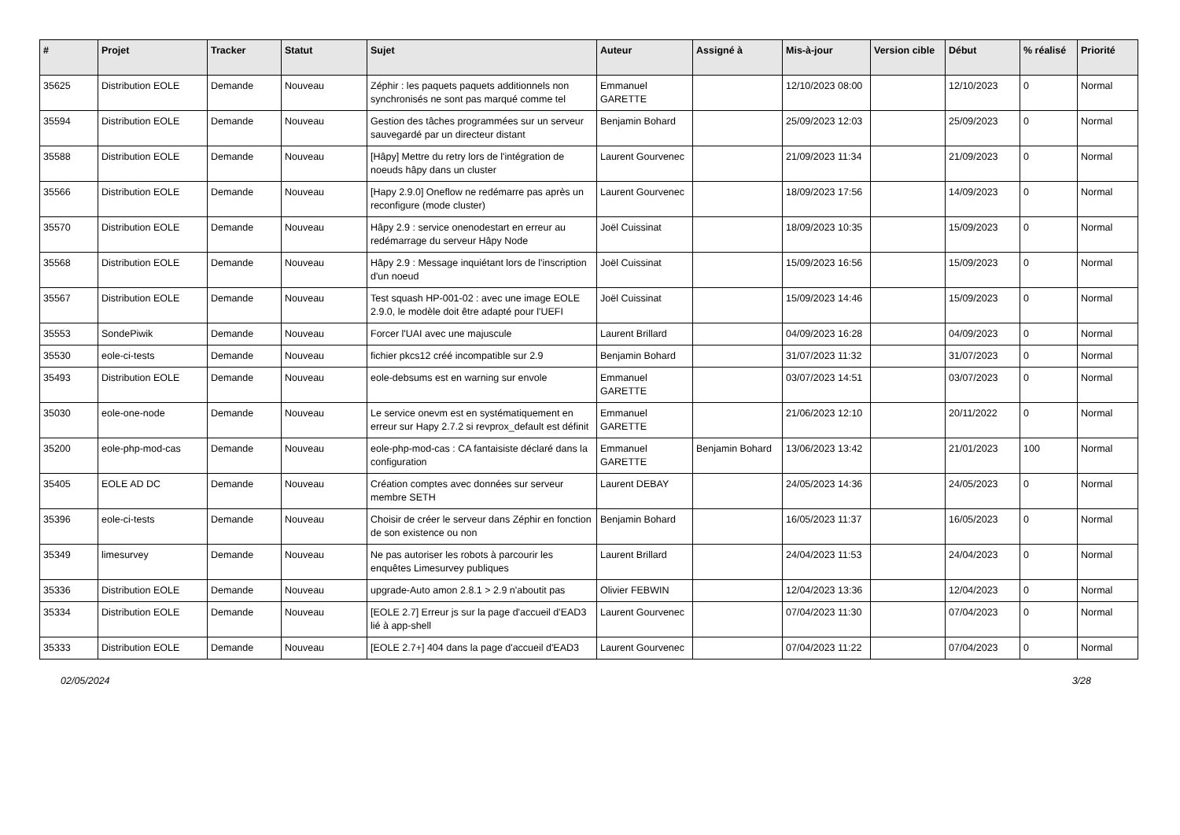| # | Projet | Tracker | Statut | Sujet | Auteur | Assigné à | Mis-à-jour | Version cible | Début | % réalisé | Priorité |
| --- | --- | --- | --- | --- | --- | --- | --- | --- | --- | --- | --- |
| 35625 | Distribution EOLE | Demande | Nouveau | Zéphir : les paquets paquets additionnels non synchronisés ne sont pas marqué comme tel | Emmanuel GARETTE | | 12/10/2023 08:00 | | 12/10/2023 | 0 | Normal |
| 35594 | Distribution EOLE | Demande | Nouveau | Gestion des tâches programmées sur un serveur sauvegardé par un directeur distant | Benjamin Bohard | | 25/09/2023 12:03 | | 25/09/2023 | 0 | Normal |
| 35588 | Distribution EOLE | Demande | Nouveau | [Hâpy] Mettre du retry lors de l'intégration de noeuds hâpy dans un cluster | Laurent Gourvenec | | 21/09/2023 11:34 | | 21/09/2023 | 0 | Normal |
| 35566 | Distribution EOLE | Demande | Nouveau | [Hapy 2.9.0] Oneflow ne redémarre pas après un reconfigure (mode cluster) | Laurent Gourvenec | | 18/09/2023 17:56 | | 14/09/2023 | 0 | Normal |
| 35570 | Distribution EOLE | Demande | Nouveau | Hâpy 2.9 : service onenodestart en erreur au redémarrage du serveur Hâpy Node | Joël Cuissinat | | 18/09/2023 10:35 | | 15/09/2023 | 0 | Normal |
| 35568 | Distribution EOLE | Demande | Nouveau | Hâpy 2.9 : Message inquiétant lors de l'inscription d'un noeud | Joël Cuissinat | | 15/09/2023 16:56 | | 15/09/2023 | 0 | Normal |
| 35567 | Distribution EOLE | Demande | Nouveau | Test squash HP-001-02 : avec une image EOLE 2.9.0, le modèle doit être adapté pour l'UEFI | Joël Cuissinat | | 15/09/2023 14:46 | | 15/09/2023 | 0 | Normal |
| 35553 | SondePiwik | Demande | Nouveau | Forcer l'UAI avec une majuscule | Laurent Brillard | | 04/09/2023 16:28 | | 04/09/2023 | 0 | Normal |
| 35530 | eole-ci-tests | Demande | Nouveau | fichier pkcs12 créé incompatible sur 2.9 | Benjamin Bohard | | 31/07/2023 11:32 | | 31/07/2023 | 0 | Normal |
| 35493 | Distribution EOLE | Demande | Nouveau | eole-debsums est en warning sur envole | Emmanuel GARETTE | | 03/07/2023 14:51 | | 03/07/2023 | 0 | Normal |
| 35030 | eole-one-node | Demande | Nouveau | Le service onevm est en systématiquement en erreur sur Hapy 2.7.2 si revprox_default est définit | Emmanuel GARETTE | | 21/06/2023 12:10 | | 20/11/2022 | 0 | Normal |
| 35200 | eole-php-mod-cas | Demande | Nouveau | eole-php-mod-cas : CA fantaisiste déclaré dans la configuration | Emmanuel GARETTE | Benjamin Bohard | 13/06/2023 13:42 | | 21/01/2023 | 100 | Normal |
| 35405 | EOLE AD DC | Demande | Nouveau | Création comptes avec données sur serveur membre SETH | Laurent DEBAY | | 24/05/2023 14:36 | | 24/05/2023 | 0 | Normal |
| 35396 | eole-ci-tests | Demande | Nouveau | Choisir de créer le serveur dans Zéphir en fonction de son existence ou non | Benjamin Bohard | | 16/05/2023 11:37 | | 16/05/2023 | 0 | Normal |
| 35349 | limesurvey | Demande | Nouveau | Ne pas autoriser les robots à parcourir les enquêtes Limesurvey publiques | Laurent Brillard | | 24/04/2023 11:53 | | 24/04/2023 | 0 | Normal |
| 35336 | Distribution EOLE | Demande | Nouveau | upgrade-Auto amon 2.8.1 > 2.9 n'aboutit pas | Olivier FEBWIN | | 12/04/2023 13:36 | | 12/04/2023 | 0 | Normal |
| 35334 | Distribution EOLE | Demande | Nouveau | [EOLE 2.7] Erreur js sur la page d'accueil d'EAD3 lié à app-shell | Laurent Gourvenec | | 07/04/2023 11:30 | | 07/04/2023 | 0 | Normal |
| 35333 | Distribution EOLE | Demande | Nouveau | [EOLE 2.7+] 404 dans la page d'accueil d'EAD3 | Laurent Gourvenec | | 07/04/2023 11:22 | | 07/04/2023 | 0 | Normal |
02/05/2024 3/28